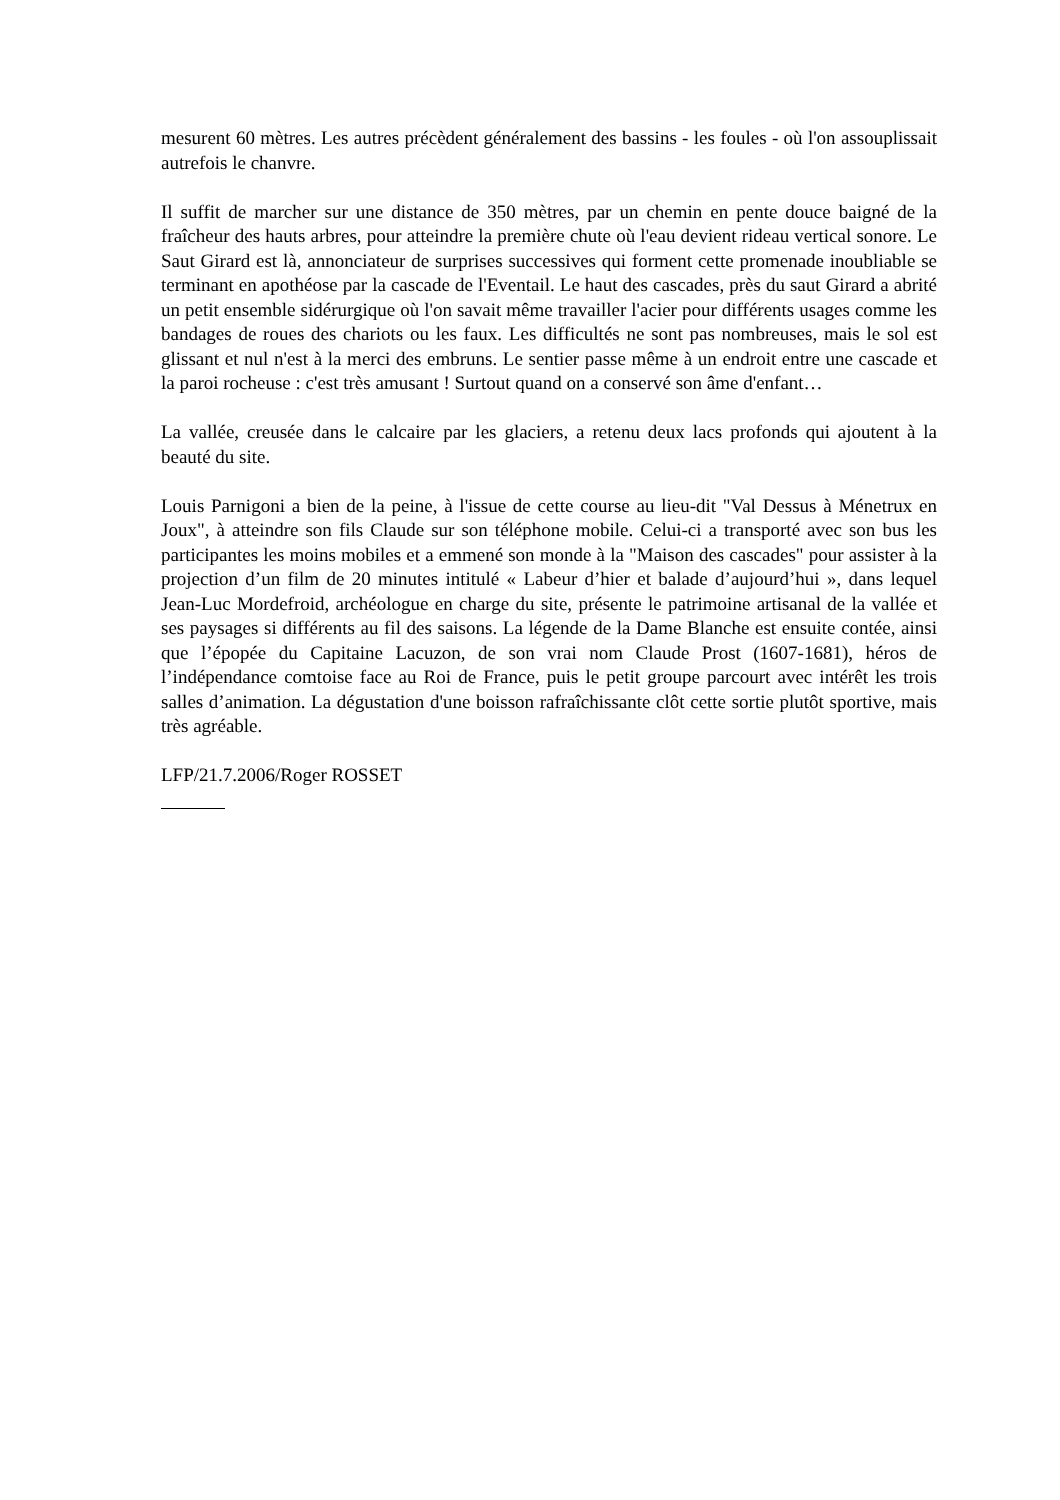mesurent 60 mètres. Les autres précèdent généralement des bassins - les foules - où l'on assouplissait autrefois le chanvre.
Il suffit de marcher sur une distance de 350 mètres, par un chemin en pente douce baigné de la fraîcheur des hauts arbres, pour atteindre la première chute où l'eau devient rideau vertical sonore. Le Saut Girard est là, annonciateur de surprises successives qui forment cette promenade inoubliable se terminant en apothéose par la cascade de l'Eventail. Le haut des cascades, près du saut Girard a abrité un petit ensemble sidérurgique où l'on savait même travailler l'acier pour différents usages comme les bandages de roues des chariots ou les faux. Les difficultés ne sont pas nombreuses, mais le sol est glissant et nul n'est à la merci des embruns. Le sentier passe même à un endroit entre une cascade et la paroi rocheuse : c'est très amusant ! Surtout quand on a conservé son âme d'enfant…
La vallée, creusée dans le calcaire par les glaciers, a retenu deux lacs profonds qui ajoutent à la beauté du site.
Louis Parnigoni a bien de la peine, à l'issue de cette course au lieu-dit "Val Dessus à Ménetrux en Joux", à atteindre son fils Claude sur son téléphone mobile. Celui-ci a transporté avec son bus les participantes les moins mobiles et a emmené son monde à la "Maison des cascades" pour assister à la projection d’un film de 20 minutes intitulé « Labeur d’hier et balade d’aujourd’hui », dans lequel Jean-Luc Mordefroid, archéologue en charge du site, présente le patrimoine artisanal de la vallée et ses paysages si différents au fil des saisons. La légende de la Dame Blanche est ensuite contée, ainsi que l’épopée du Capitaine Lacuzon, de son vrai nom Claude Prost (1607-1681), héros de l’indépendance comtoise face au Roi de France, puis le petit groupe parcourt avec intérêt les trois salles d’animation. La dégustation d'une boisson rafraîchissante clôt cette sortie plutôt sportive, mais très agréable.
LFP/21.7.2006/Roger ROSSET